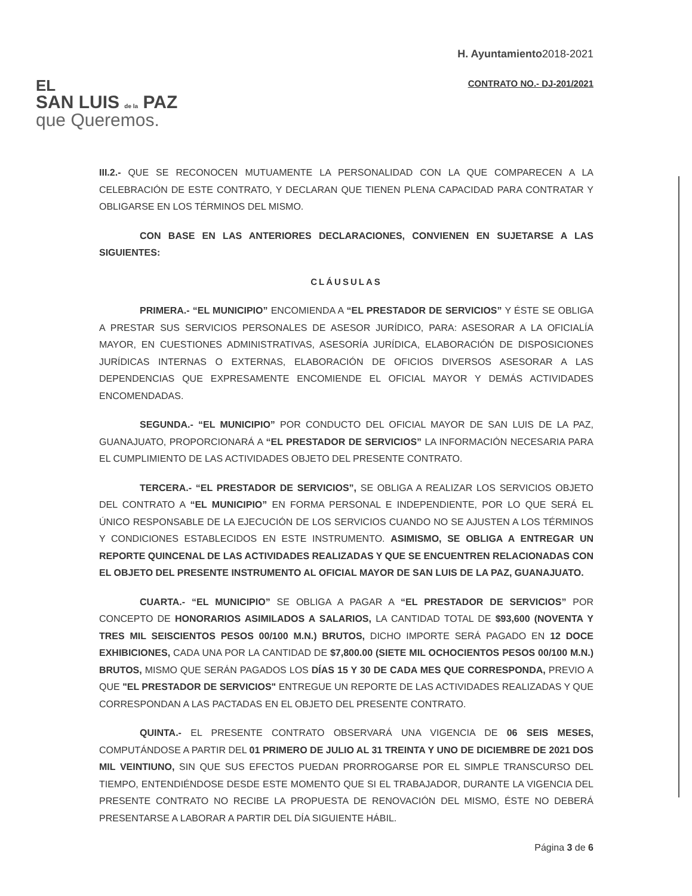EL
SAN LUIS de la PAZ
que Queremos.
H. Ayuntamiento2018-2021
CONTRATO NO.- DJ-201/2021
III.2.- QUE SE RECONOCEN MUTUAMENTE LA PERSONALIDAD CON LA QUE COMPARECEN A LA CELEBRACIÓN DE ESTE CONTRATO, Y DECLARAN QUE TIENEN PLENA CAPACIDAD PARA CONTRATAR Y OBLIGARSE EN LOS TÉRMINOS DEL MISMO.
CON BASE EN LAS ANTERIORES DECLARACIONES, CONVIENEN EN SUJETARSE A LAS SIGUIENTES:
CLÁUSULAS
PRIMERA.- “EL MUNICIPIO” ENCOMIENDA A “EL PRESTADOR DE SERVICIOS” Y ÉSTE SE OBLIGA A PRESTAR SUS SERVICIOS PERSONALES DE ASESOR JURÍDICO, PARA: ASESORAR A LA OFICIALÍA MAYOR, EN CUESTIONES ADMINISTRATIVAS, ASESORÍA JURÍDICA, ELABORACIÓN DE DISPOSICIONES JURÍDICAS INTERNAS O EXTERNAS, ELABORACIÓN DE OFICIOS DIVERSOS ASESORAR A LAS DEPENDENCIAS QUE EXPRESAMENTE ENCOMIENDE EL OFICIAL MAYOR Y DEMÁS ACTIVIDADES ENCOMENDADAS.
SEGUNDA.- “EL MUNICIPIO” POR CONDUCTO DEL OFICIAL MAYOR DE SAN LUIS DE LA PAZ, GUANAJUATO, PROPORCIONARÁ A “EL PRESTADOR DE SERVICIOS” LA INFORMACIÓN NECESARIA PARA EL CUMPLIMIENTO DE LAS ACTIVIDADES OBJETO DEL PRESENTE CONTRATO.
TERCERA.- “EL PRESTADOR DE SERVICIOS”, SE OBLIGA A REALIZAR LOS SERVICIOS OBJETO DEL CONTRATO A “EL MUNICIPIO” EN FORMA PERSONAL E INDEPENDIENTE, POR LO QUE SERÁ EL ÚNICO RESPONSABLE DE LA EJECUCIÓN DE LOS SERVICIOS CUANDO NO SE AJUSTEN A LOS TÉRMINOS Y CONDICIONES ESTABLECIDOS EN ESTE INSTRUMENTO. ASIMISMO, SE OBLIGA A ENTREGAR UN REPORTE QUINCENAL DE LAS ACTIVIDADES REALIZADAS Y QUE SE ENCUENTREN RELACIONADAS CON EL OBJETO DEL PRESENTE INSTRUMENTO AL OFICIAL MAYOR DE SAN LUIS DE LA PAZ, GUANAJUATO.
CUARTA.- “EL MUNICIPIO” SE OBLIGA A PAGAR A “EL PRESTADOR DE SERVICIOS” POR CONCEPTO DE HONORARIOS ASIMILADOS A SALARIOS, LA CANTIDAD TOTAL DE $93,600 (NOVENTA Y TRES MIL SEISCIENTOS PESOS 00/100 M.N.) BRUTOS, DICHO IMPORTE SERÁ PAGADO EN 12 DOCE EXHIBICIONES, CADA UNA POR LA CANTIDAD DE $7,800.00 (SIETE MIL OCHOCIENTOS PESOS 00/100 M.N.) BRUTOS, MISMO QUE SERÁN PAGADOS LOS DÍAS 15 Y 30 DE CADA MES QUE CORRESPONDA, PREVIO A QUE "EL PRESTADOR DE SERVICIOS" ENTREGUE UN REPORTE DE LAS ACTIVIDADES REALIZADAS Y QUE CORRESPONDAN A LAS PACTADAS EN EL OBJETO DEL PRESENTE CONTRATO.
QUINTA.- EL PRESENTE CONTRATO OBSERVARÁ UNA VIGENCIA DE 06 SEIS MESES, COMPUTÁNDOSE A PARTIR DEL 01 PRIMERO DE JULIO AL 31 TREINTA Y UNO DE DICIEMBRE DE 2021 DOS MIL VEINTIUNO, SIN QUE SUS EFECTOS PUEDAN PRORROGARSE POR EL SIMPLE TRANSCURSO DEL TIEMPO, ENTENDIÉNDOSE DESDE ESTE MOMENTO QUE SI EL TRABAJADOR, DURANTE LA VIGENCIA DEL PRESENTE CONTRATO NO RECIBE LA PROPUESTA DE RENOVACIÓN DEL MISMO, ÉSTE NO DEBERÁ PRESENTARSE A LABORAR A PARTIR DEL DÍA SIGUIENTE HÁBIL.
Página 3 de 6